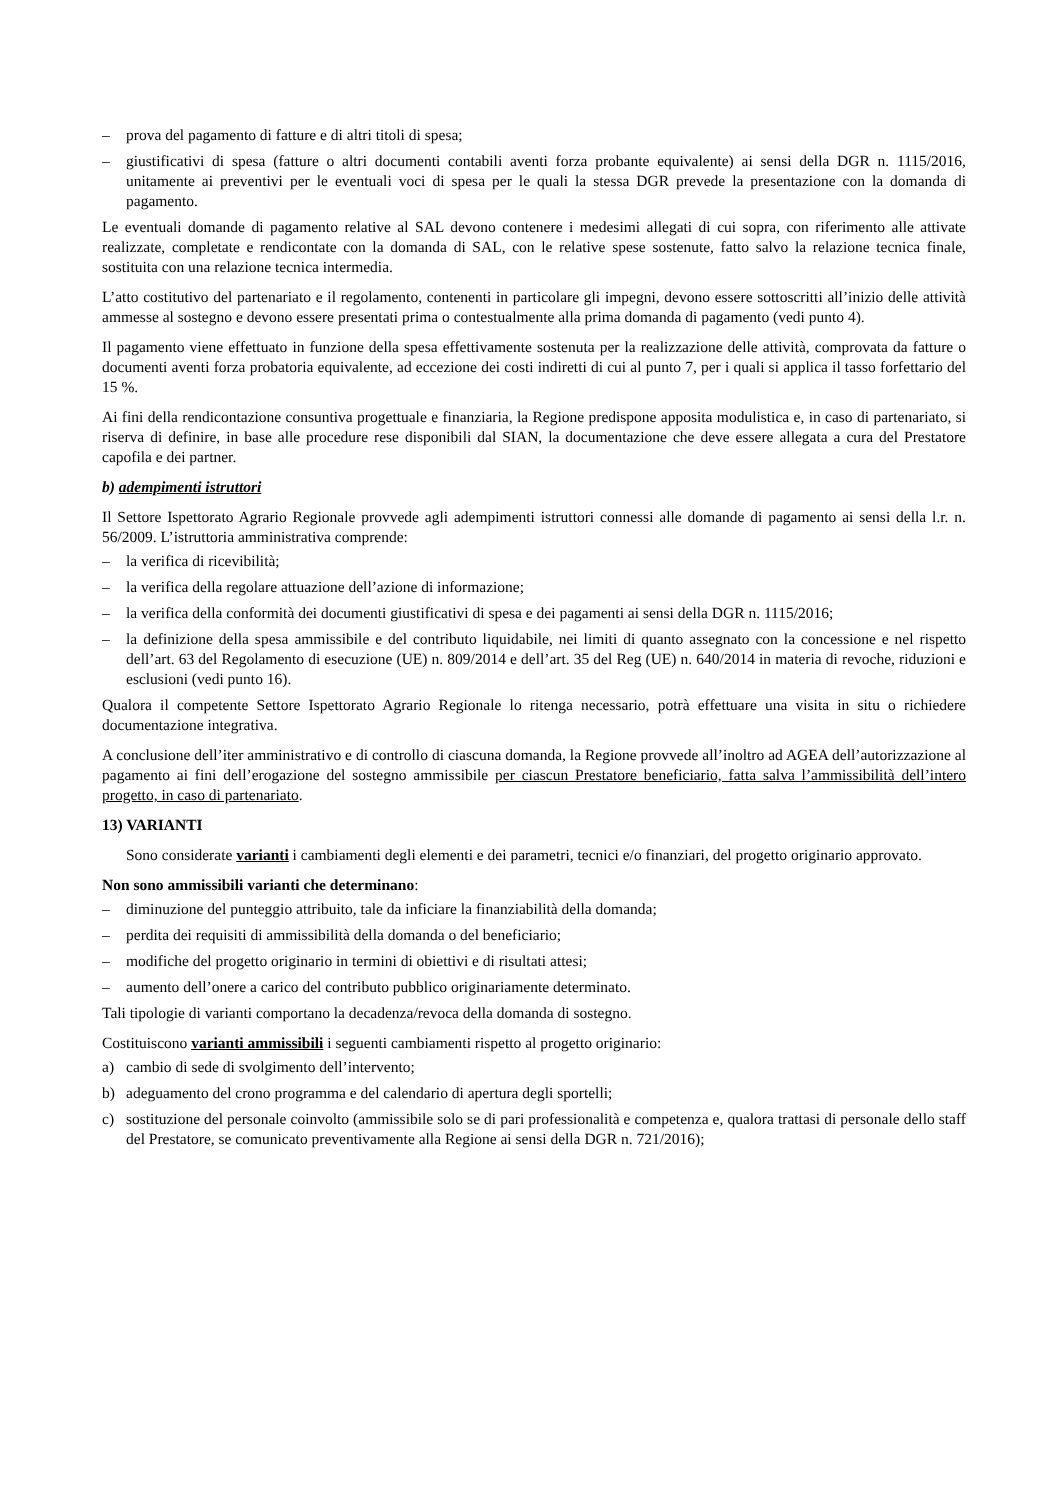– prova del pagamento di fatture e di altri titoli di spesa;
– giustificativi di spesa (fatture o altri documenti contabili aventi forza probante equivalente) ai sensi della DGR n. 1115/2016, unitamente ai preventivi per le eventuali voci di spesa per le quali la stessa DGR prevede la presentazione con la domanda di pagamento.
Le eventuali domande di pagamento relative al SAL devono contenere i medesimi allegati di cui sopra, con riferimento alle attivate realizzate, completate e rendicontate con la domanda di SAL, con le relative spese sostenute, fatto salvo la relazione tecnica finale, sostituita con una relazione tecnica intermedia.
L’atto costitutivo del partenariato e il regolamento, contenenti in particolare gli impegni, devono essere sottoscritti all’inizio delle attività ammesse al sostegno e devono essere presentati prima o contestualmente alla prima domanda di pagamento (vedi punto 4).
Il pagamento viene effettuato in funzione della spesa effettivamente sostenuta per la realizzazione delle attività, comprovata da fatture o documenti aventi forza probatoria equivalente, ad eccezione dei costi indiretti di cui al punto 7, per i quali si applica il tasso forfettario del 15 %.
Ai fini della rendicontazione consuntiva progettuale e finanziaria, la Regione predispone apposita modulistica e, in caso di partenariato, si riserva di definire, in base alle procedure rese disponibili dal SIAN, la documentazione che deve essere allegata a cura del Prestatore capofila e dei partner.
b) adempimenti istruttori
Il Settore Ispettorato Agrario Regionale provvede agli adempimenti istruttori connessi alle domande di pagamento ai sensi della l.r. n. 56/2009. L’istruttoria amministrativa comprende:
– la verifica di ricevibilità;
– la verifica della regolare attuazione dell’azione di informazione;
– la verifica della conformità dei documenti giustificativi di spesa e dei pagamenti ai sensi della DGR n. 1115/2016;
– la definizione della spesa ammissibile e del contributo liquidabile, nei limiti di quanto assegnato con la concessione e nel rispetto dell’art. 63 del Regolamento di esecuzione (UE) n. 809/2014 e dell’art. 35 del Reg (UE) n. 640/2014 in materia di revoche, riduzioni e esclusioni (vedi punto 16).
Qualora il competente Settore Ispettorato Agrario Regionale lo ritenga necessario, potrà effettuare una visita in situ o richiedere documentazione integrativa.
A conclusione dell’iter amministrativo e di controllo di ciascuna domanda, la Regione provvede all’inoltro ad AGEA dell’autorizzazione al pagamento ai fini dell’erogazione del sostegno ammissibile per ciascun Prestatore beneficiario, fatta salva l’ammissibilità dell’intero progetto, in caso di partenariato.
13) VARIANTI
Sono considerate varianti i cambiamenti degli elementi e dei parametri, tecnici e/o finanziari, del progetto originario approvato.
Non sono ammissibili varianti che determinano:
– diminuzione del punteggio attribuito, tale da inficiare la finanziabilità della domanda;
– perdita dei requisiti di ammissibilità della domanda o del beneficiario;
– modifiche del progetto originario in termini di obiettivi e di risultati attesi;
– aumento dell’onere a carico del contributo pubblico originariamente determinato.
Tali tipologie di varianti comportano la decadenza/revoca della domanda di sostegno.
Costituiscono varianti ammissibili i seguenti cambiamenti rispetto al progetto originario:
a) cambio di sede di svolgimento dell’intervento;
b) adeguamento del crono programma e del calendario di apertura degli sportelli;
c) sostituzione del personale coinvolto (ammissibile solo se di pari professionalità e competenza e, qualora trattasi di personale dello staff del Prestatore, se comunicato preventivamente alla Regione ai sensi della DGR n. 721/2016);